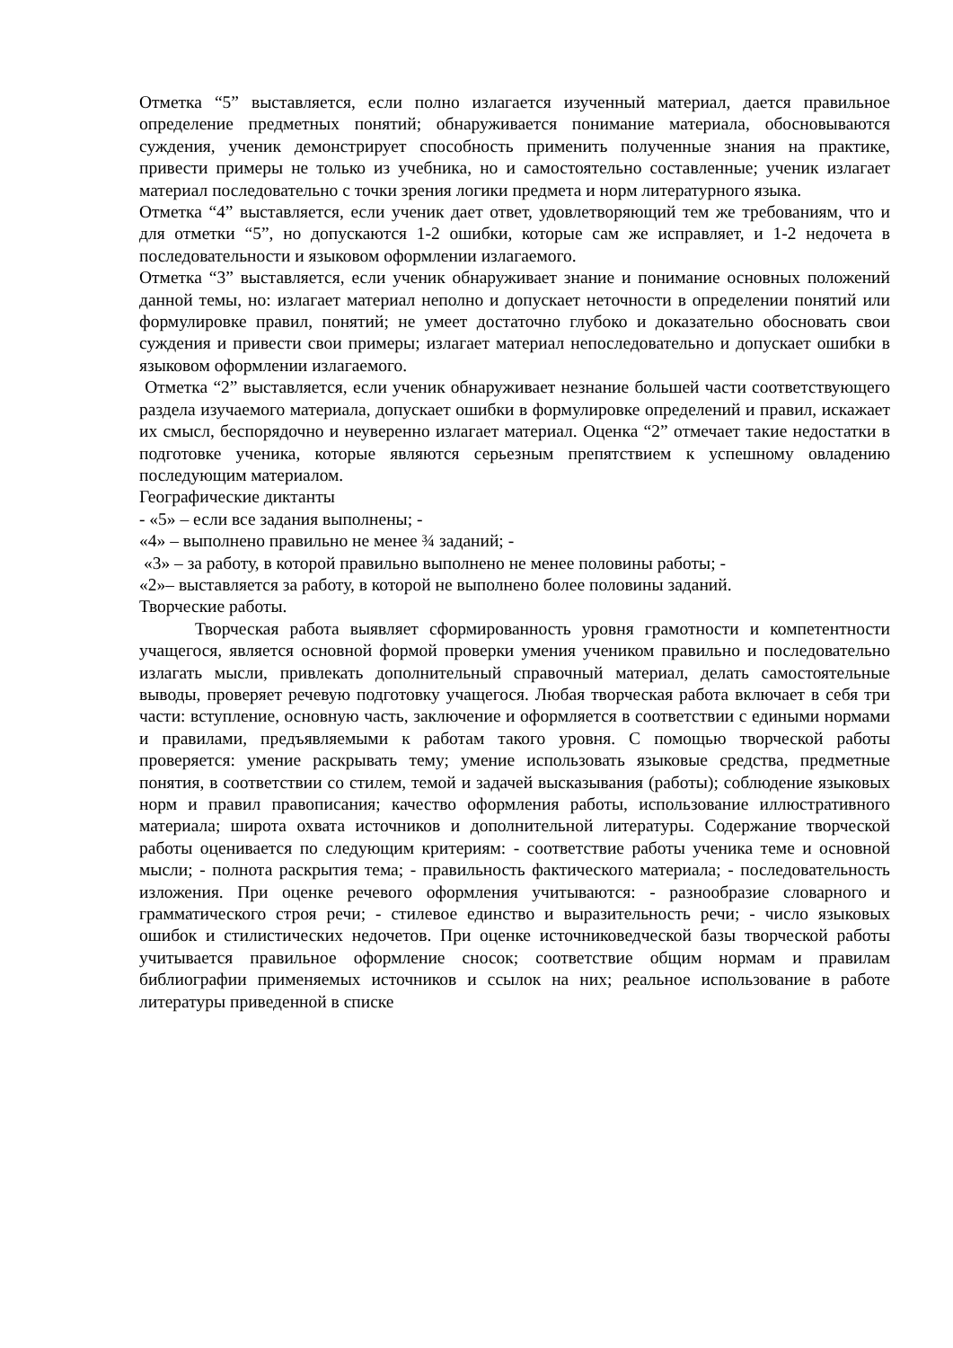Отметка “5” выставляется, если полно излагается изученный материал, дается правильное определение предметных понятий; обнаруживается понимание материала, обосновываются суждения, ученик демонстрирует способность применить полученные знания на практике, привести примеры не только из учебника, но и самостоятельно составленные; ученик излагает материал последовательно с точки зрения логики предмета и норм литературного языка.
Отметка “4” выставляется, если ученик дает ответ, удовлетворяющий тем же требованиям, что и для отметки “5”, но допускаются 1-2 ошибки, которые сам же исправляет, и 1-2 недочета в последовательности и языковом оформлении излагаемого.
Отметка “3” выставляется, если ученик обнаруживает знание и понимание основных положений данной темы, но: излагает материал неполно и допускает неточности в определении понятий или формулировке правил, понятий; не умеет достаточно глубоко и доказательно обосновать свои суждения и привести свои примеры; излагает материал непоследовательно и допускает ошибки в языковом оформлении излагаемого.
Отметка “2” выставляется, если ученик обнаруживает незнание большей части соответствующего раздела изучаемого материала, допускает ошибки в формулировке определений и правил, искажает их смысл, беспорядочно и неуверенно излагает материал. Оценка “2” отмечает такие недостатки в подготовке ученика, которые являются серьезным препятствием к успешному овладению последующим материалом.
Географические диктанты
- «5» – если все задания выполнены; -
«4» – выполнено правильно не менее ¾ заданий; -
«3» – за работу, в которой правильно выполнено не менее половины работы; -
«2»– выставляется за работу, в которой не выполнено более половины заданий.
Творческие работы.
Творческая работа выявляет сформированность уровня грамотности и компетентности учащегося, является основной формой проверки умения учеником правильно и последовательно излагать мысли, привлекать дополнительный справочный материал, делать самостоятельные выводы, проверяет речевую подготовку учащегося. Любая творческая работа включает в себя три части: вступление, основную часть, заключение и оформляется в соответствии с едиными нормами и правилами, предъявляемыми к работам такого уровня. С помощью творческой работы проверяется: умение раскрывать тему; умение использовать языковые средства, предметные понятия, в соответствии со стилем, темой и задачей высказывания (работы); соблюдение языковых норм и правил правописания; качество оформления работы, использование иллюстративного материала; широта охвата источников и дополнительной литературы. Содержание творческой работы оценивается по следующим критериям: - соответствие работы ученика теме и основной мысли; - полнота раскрытия тема; - правильность фактического материала; - последовательность изложения. При оценке речевого оформления учитываются: - разнообразие словарного и грамматического строя речи; - стилевое единство и выразительность речи; - число языковых ошибок и стилистических недочетов. При оценке источниковедческой базы творческой работы учитывается правильное оформление сносок; соответствие общим нормам и правилам библиографии применяемых источников и ссылок на них; реальное использование в работе литературы приведенной в списке